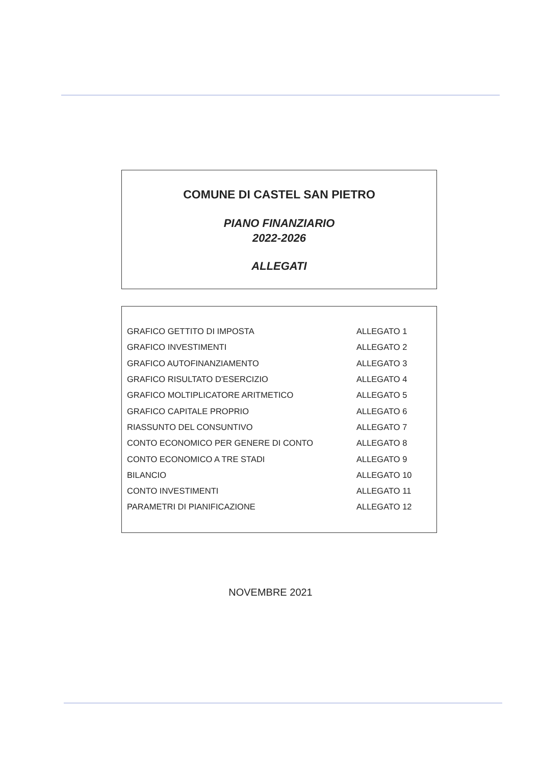COMUNE DI CASTEL SAN PIETRO
PIANO FINANZIARIO
2022-2026
ALLEGATI
| GRAFICO GETTITO DI IMPOSTA | ALLEGATO 1 |
| GRAFICO INVESTIMENTI | ALLEGATO 2 |
| GRAFICO AUTOFINANZIAMENTO | ALLEGATO 3 |
| GRAFICO RISULTATO D'ESERCIZIO | ALLEGATO 4 |
| GRAFICO MOLTIPLICATORE ARITMETICO | ALLEGATO 5 |
| GRAFICO CAPITALE PROPRIO | ALLEGATO 6 |
| RIASSUNTO DEL CONSUNTIVO | ALLEGATO 7 |
| CONTO ECONOMICO PER GENERE DI CONTO | ALLEGATO 8 |
| CONTO ECONOMICO A TRE STADI | ALLEGATO 9 |
| BILANCIO | ALLEGATO 10 |
| CONTO INVESTIMENTI | ALLEGATO 11 |
| PARAMETRI DI PIANIFICAZIONE | ALLEGATO 12 |
NOVEMBRE 2021